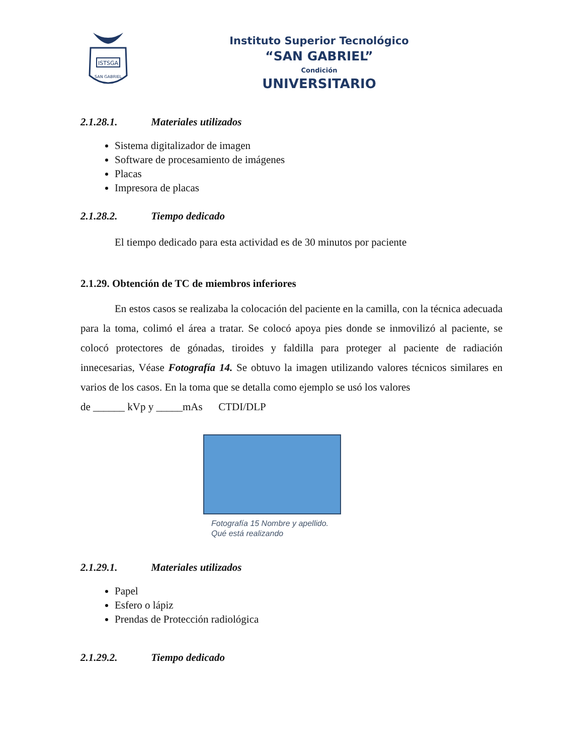ISTSGA
SAN GABRIEL
Instituto Superior Tecnológico
“SAN GABRIEL”
Condición
UNIVERSITARIO
2.1.28.1. Materiales utilizados
Sistema digitalizador de imagen
Software de procesamiento de imágenes
Placas
Impresora de placas
2.1.28.2. Tiempo dedicado
El tiempo dedicado para esta actividad es de 30 minutos por paciente
2.1.29. Obtención de TC de miembros inferiores
En estos casos se realizaba la colocación del paciente en la camilla, con la técnica adecuada para la toma, colimó el área a tratar. Se colocó apoya pies donde se inmovilizó al paciente, se colocó protectores de gónadas, tiroides y faldilla para proteger al paciente de radiación innecesarias, Véase Fotografía 14. Se obtuvo la imagen utilizando valores técnicos similares en varios de los casos. En la toma que se detalla como ejemplo se usó los valores
de ______ kVp y _____mAs CTDI/DLP
Fotografía 15 Nombre y apellido.
Qué está realizando
2.1.29.1. Materiales utilizados
Papel
Esfero o lápiz
Prendas de Protección radiológica
2.1.29.2. Tiempo dedicado